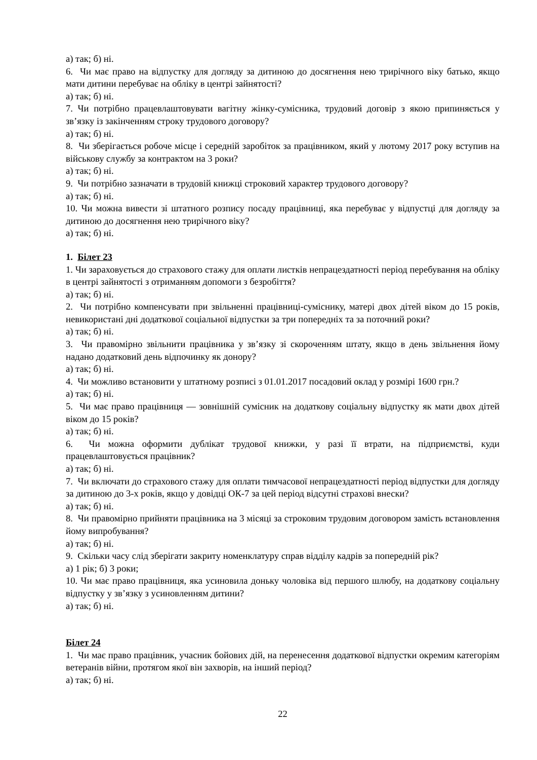а) так; б) ні.
6. Чи має право на відпустку для догляду за дитиною до досягнення нею трирічного віку батько, якщо мати дитини перебуває на обліку в центрі зайнятості?
а) так; б) ні.
7. Чи потрібно працевлаштовувати вагітну жінку-сумісника, трудовий договір з якою припиняється у зв’язку із закінченням строку трудового договору?
а) так; б) ні.
8. Чи зберігається робоче місце і середній заробіток за працівником, який у лютому 2017 року вступив на військову службу за контрактом на 3 роки?
а) так; б) ні.
9. Чи потрібно зазначати в трудовій книжці строковий характер трудового договору?
а) так; б) ні.
10. Чи можна вивести зі штатного розпису посаду працівниці, яка перебуває у відпустці для догляду за дитиною до досягнення нею трирічного віку?
а) так; б) ні.
1. Білет 23
1. Чи зараховується до страхового стажу для оплати листків непрацездатності період перебування на обліку в центрі зайнятості з отриманням допомоги з безробіття?
а) так; б) ні.
2. Чи потрібно компенсувати при звільненні працівниці-суміснику, матері двох дітей віком до 15 років, невикористані дні додаткової соціальної відпустки за три попередніх та за поточний роки?
а) так; б) ні.
3. Чи правомірно звільнити працівника у зв’язку зі скороченням штату, якщо в день звільнення йому надано додатковий день відпочинку як донору?
а) так; б) ні.
4. Чи можливо встановити у штатному розписі з 01.01.2017 посадовий оклад у розмірі 1600 грн.?
а) так; б) ні.
5. Чи має право працівниця — зовнішній сумісник на додаткову соціальну відпустку як мати двох дітей віком до 15 років?
а) так; б) ні.
6. Чи можна оформити дублікат трудової книжки, у разі її втрати, на підприємстві, куди працевлаштовується працівник?
а) так; б) ні.
7. Чи включати до страхового стажу для оплати тимчасової непрацездатності період відпустки для догляду за дитиною до 3-х років, якщо у довідці ОК-7 за цей період відсутні страхові внески?
а) так; б) ні.
8. Чи правомірно прийняти працівника на 3 місяці за строковим трудовим договором замість встановлення йому випробування?
а) так; б) ні.
9. Скільки часу слід зберігати закриту номенклатуру справ відділу кадрів за попередній рік?
а) 1 рік; б) 3 роки;
10. Чи має право працівниця, яка усиновила доньку чоловіка від першого шлюбу, на додаткову соціальну відпустку у зв’язку з усиновленням дитини?
а) так; б) ні.
Білет 24
1. Чи має право працівник, учасник бойових дій, на перенесення додаткової відпустки окремим категоріям ветеранів війни, протягом якої він захворів, на інший період?
а) так; б) ні.
22